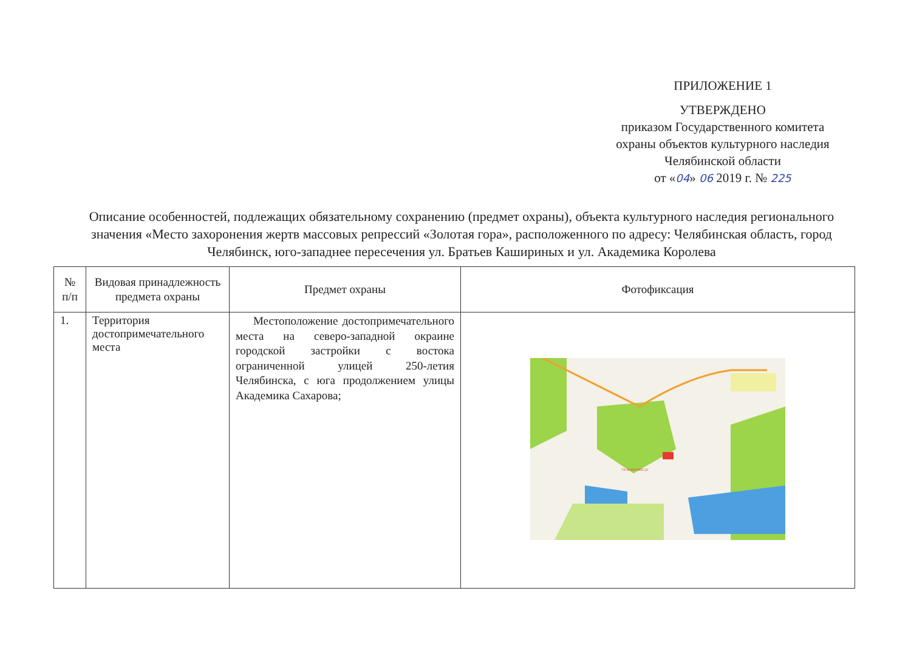ПРИЛОЖЕНИЕ 1
УТВЕРЖДЕНО
приказом Государственного комитета
охраны объектов культурного наследия
Челябинской области
от «04» 06 2019 г. № 225
Описание особенностей, подлежащих обязательному сохранению (предмет охраны), объекта культурного наследия регионального значения «Место захоронения жертв массовых репрессий «Золотая гора», расположенного по адресу: Челябинская область, город Челябинск, юго-западнее пересечения ул. Братьев Кашириных и ул. Академика Королева
| № п/п | Видовая принадлежность предмета охраны | Предмет охраны | Фотофиксация |
| --- | --- | --- | --- |
| 1. | Территория достопримечательного места | Местоположение достопримечательного места на северо-западной окраине городской застройки с востока ограниченной улицей 250-летия Челябинска, с юга продолжением улицы Академика Сахарова; | 74:36:0501006:22 |